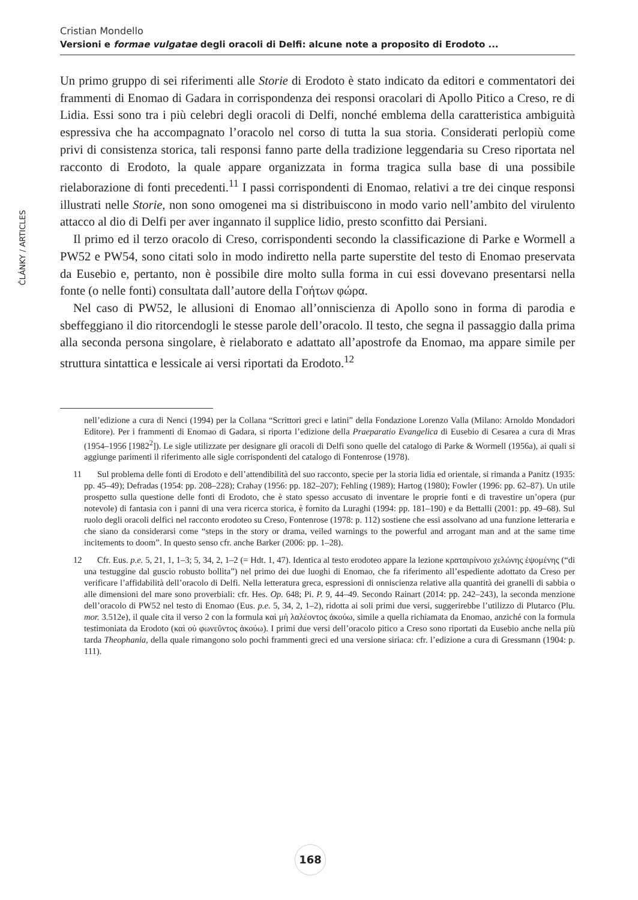Cristian Mondello
Versioni e formae vulgatae degli oracoli di Delfi: alcune note a proposito di Erodoto ...
ČLÁNKY / ARTICLES
Un primo gruppo di sei riferimenti alle Storie di Erodoto è stato indicato da editori e commentatori dei frammenti di Enomao di Gadara in corrispondenza dei responsi oracolari di Apollo Pitico a Creso, re di Lidia. Essi sono tra i più celebri degli oracoli di Delfi, nonché emblema della caratteristica ambiguità espressiva che ha accompagnato l’oracolo nel corso di tutta la sua storia. Considerati perlopiù come privi di consistenza storica, tali responsi fanno parte della tradizione leggendaria su Creso riportata nel racconto di Erodoto, la quale appare organizzata in forma tragica sulla base di una possibile rielaborazione di fonti precedenti.<sup>11</sup> I passi corrispondenti di Enomao, relativi a tre dei cinque responsi illustrati nelle Storie, non sono omogenei ma si distribuiscono in modo vario nell’ambito del virulento attacco al dio di Delfi per aver ingannato il supplice lidio, presto sconfitto dai Persiani.
Il primo ed il terzo oracolo di Creso, corrispondenti secondo la classificazione di Parke e Wormell a PW52 e PW54, sono citati solo in modo indiretto nella parte superstite del testo di Enomao preservata da Eusebio e, pertanto, non è possibile dire molto sulla forma in cui essi dovevano presentarsi nella fonte (o nelle fonti) consultata dall’autore della Γοήτων φώρα.
Nel caso di PW52, le allusioni di Enomao all’onniscienza di Apollo sono in forma di parodia e sbeffeggiano il dio ritorcendogli le stesse parole dell’oracolo. Il testo, che segna il passaggio dalla prima alla seconda persona singolare, è rielaborato e adattato all’apostrofe da Enomao, ma appare simile per struttura sintattica e lessicale ai versi riportati da Erodoto.<sup>12</sup>
nell’edizione a cura di Nenci (1994) per la Collana “Scrittori greci e latini” della Fondazione Lorenzo Valla (Milano: Arnoldo Mondadori Editore). Per i frammenti di Enomao di Gadara, si riporta l’edizione della Praeparatio Evangelica di Eusebio di Cesarea a cura di Mras (1954–1956 [1982<sup>2</sup>]). Le sigle utilizzate per designare gli oracoli di Delfi sono quelle del catalogo di Parke & Wormell (1956a), ai quali si aggiunge parimenti il riferimento alle sigle corrispondenti del catalogo di Fontenrose (1978).
11 Sul problema delle fonti di Erodoto e dell’attendibilità del suo racconto, specie per la storia lidia ed orientale, si rimanda a Panitz (1935: pp. 45–49); Defradas (1954: pp. 208–228); Crahay (1956: pp. 182–207); Fehling (1989); Hartog (1980); Fowler (1996: pp. 62–87). Un utile prospetto sulla questione delle fonti di Erodoto, che è stato spesso accusato di inventare le proprie fonti e di travestire un’opera (pur notevole) di fantasia con i panni di una vera ricerca storica, è fornito da Luraghi (1994: pp. 181–190) e da Bettalli (2001: pp. 49–68). Sul ruolo degli oracoli delfici nel racconto erodoteo su Creso, Fontenrose (1978: p. 112) sostiene che essi assolvano ad una funzione letteraria e che siano da considerarsi come “steps in the story or drama, veiled warnings to the powerful and arrogant man and at the same time incitements to doom”. In questo senso cfr. anche Barker (2006: pp. 1–28).
12 Cfr. Eus. p.e. 5, 21, 1, 1–3; 5, 34, 2, 1–2 (= Hdt. 1, 47). Identica al testo erodoteo appare la lezione κραταιρίνοιο χελώνης ἑψομένης (“di una testuggine dal guscio robusto bollita”) nel primo dei due luoghi di Enomao, che fa riferimento all’espediente adottato da Creso per verificare l’affidabilità dell’oracolo di Delfi. Nella letteratura greca, espressioni di onniscienza relative alla quantità dei granelli di sabbia o alle dimensioni del mare sono proverbiali: cfr. Hes. Op. 648; Pi. P. 9, 44–49. Secondo Rainart (2014: pp. 242–243), la seconda menzione dell’oracolo di PW52 nel testo di Enomao (Eus. p.e. 5, 34, 2, 1–2), ridotta ai soli primi due versi, suggerirebbe l’utilizzo di Plutarco (Plu. mor. 3.512e), il quale cita il verso 2 con la formula καὶ μὴ λαλέοντος ἀκούω, simile a quella richiamata da Enomao, anziché con la formula testimoniata da Erodoto (καὶ οὐ φωνεῦντος ἀκούω). I primi due versi dell’oracolo pitico a Creso sono riportati da Eusebio anche nella più tarda Theophania, della quale rimangono solo pochi frammenti greci ed una versione siriaca: cfr. l’edizione a cura di Gressmann (1904: p. 111).
168